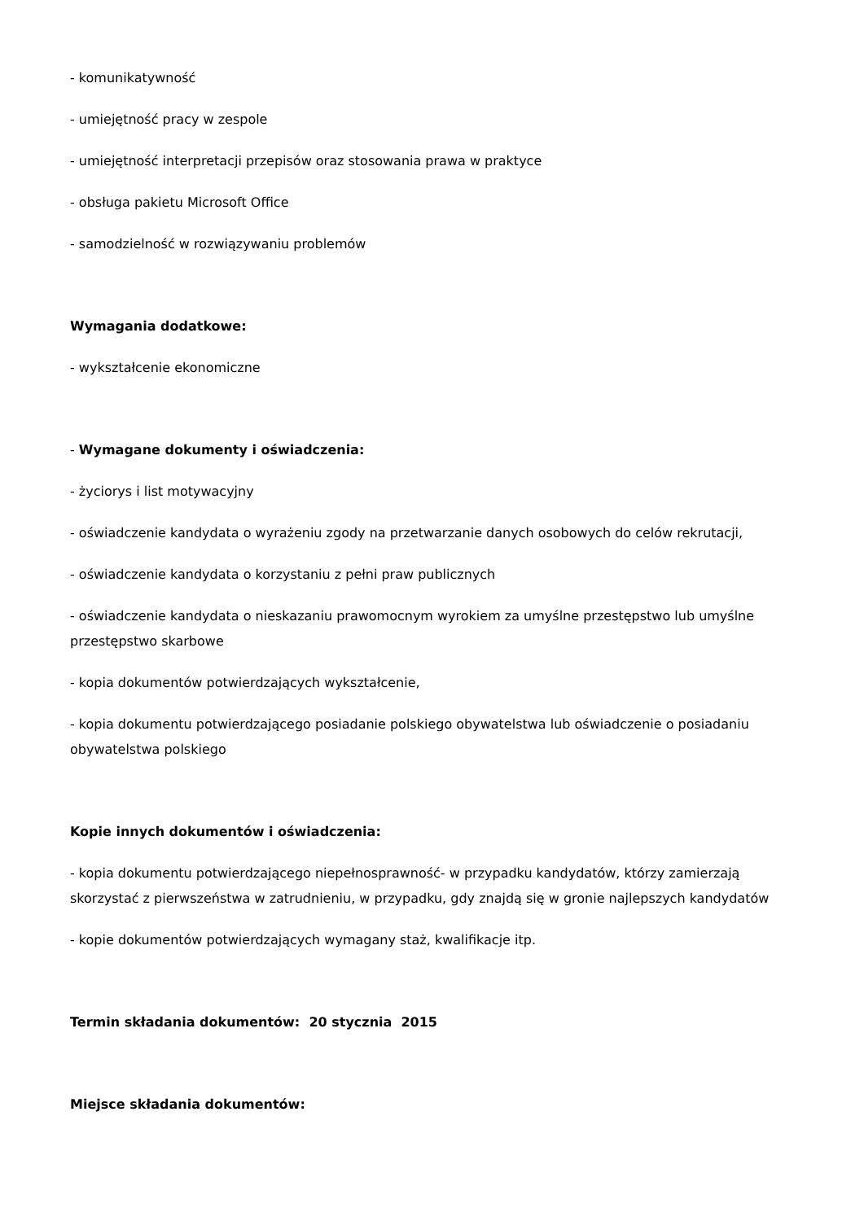- komunikatywność
- umiejętność pracy w zespole
- umiejętność interpretacji przepisów oraz stosowania prawa w praktyce
- obsługa pakietu Microsoft Office
- samodzielność w rozwiązywaniu problemów
Wymagania dodatkowe:
- wykształcenie ekonomiczne
- Wymagane dokumenty i oświadczenia:
- życiorys i list motywacyjny
- oświadczenie kandydata o wyrażeniu zgody na przetwarzanie danych osobowych do celów rekrutacji,
- oświadczenie kandydata o korzystaniu z pełni praw publicznych
- oświadczenie kandydata o nieskazaniu prawomocnym wyrokiem za umyślne przestępstwo lub umyślne przestępstwo skarbowe
- kopia dokumentów potwierdzających wykształcenie,
- kopia dokumentu potwierdzającego posiadanie polskiego obywatelstwa lub oświadczenie o posiadaniu obywatelstwa polskiego
Kopie innych dokumentów i oświadczenia:
- kopia dokumentu potwierdzającego niepełnosprawność- w przypadku kandydatów, którzy zamierzają skorzystać z pierwszeństwa w zatrudnieniu, w przypadku, gdy znajdą się w gronie najlepszych kandydatów
- kopie dokumentów potwierdzających wymagany staż, kwalifikacje itp.
Termin składania dokumentów: 20 stycznia 2015
Miejsce składania dokumentów: